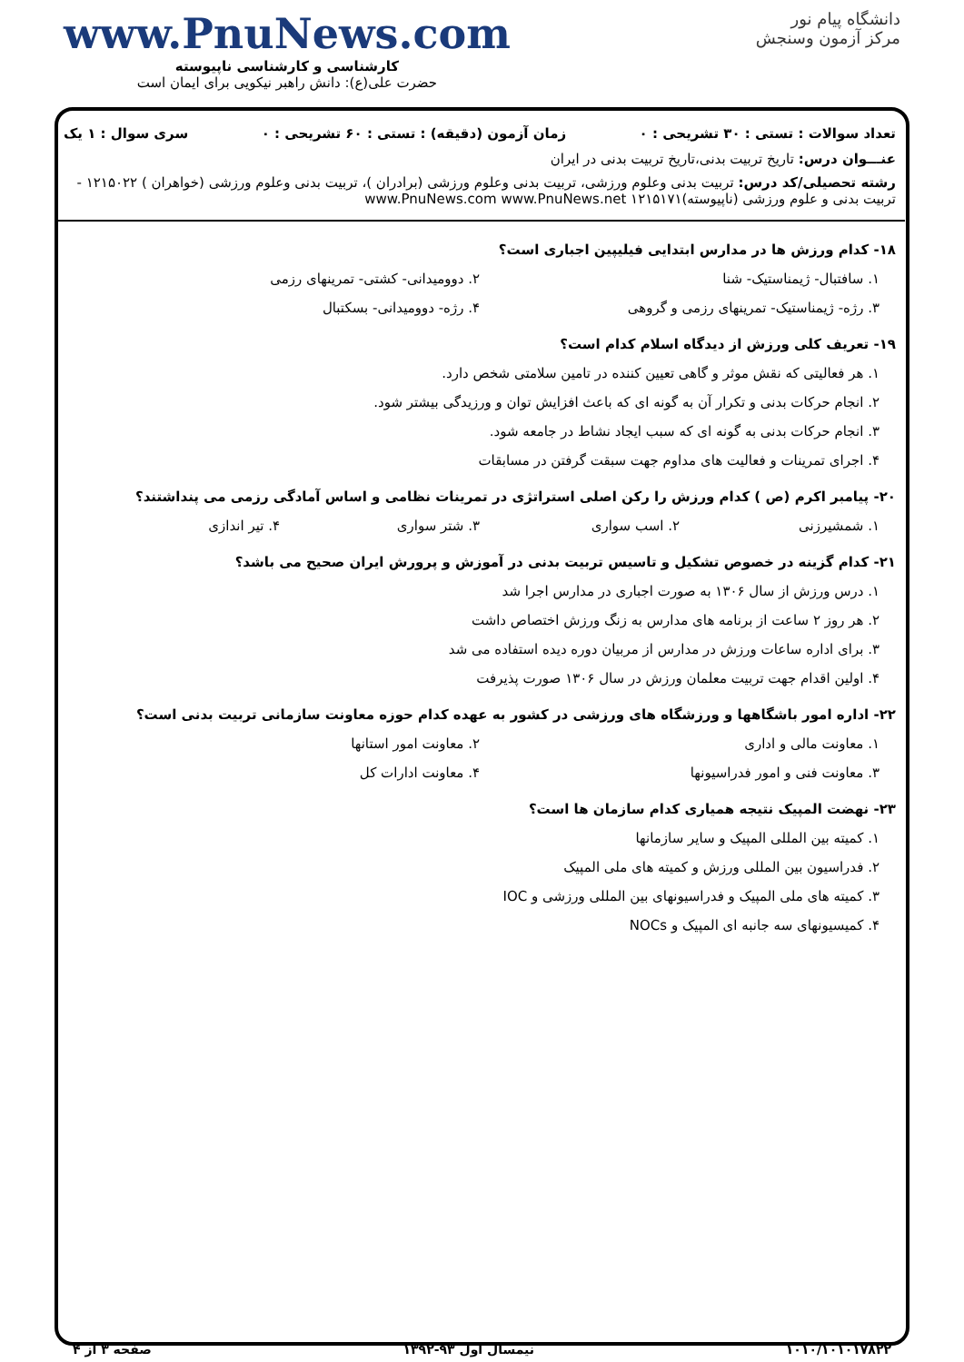دانشگاه پیام نور
مرکز آزمون وسنجش
www.PnuNews.com
کارشناسی و کارشناسی ناپیوسته
حضرت علی(ع): دانش راهبر نیکویی برای ایمان است
تعداد سوالات : تستی : ۳۰ تشریحی : ۰ زمان آزمون (دقیقه) : تستی : ۶۰ تشریحی : ۰ سری سوال : ۱ یک
عنـــوان درس: تاریخ تربیت بدنی،تاریخ تربیت بدنی در ایران
رشته تحصیلی/کد درس: تربیت بدنی وعلوم ورزشی، تربیت بدنی وعلوم ورزشی (برادران )، تربیت بدنی وعلوم ورزشی (خواهران ) ۱۲۱۵۰۲۲ - تربیت بدنی و علوم ورزشی (ناپیوسته)۱۲۱۵۱۷۱ www.PnuNews.com www.PnuNews.net
۱۸- کدام ورزش ها در مدارس ابتدایی فیلیپین اجباری است؟
۱. سافتبال- ژیمناستیک- شنا ۲. دوومیدانی- کشتی- تمرینهای رزمی
۳. رژه- ژیمناستیک- تمرینهای رزمی و گروهی ۴. رژه- دوومیدانی- بسکتبال
۱۹- تعریف کلی ورزش از دیدگاه اسلام کدام است؟
۱. هر فعالیتی که نقش موثر و گاهی تعیین کننده در تامین سلامتی شخص دارد.
۲. انجام حرکات بدنی و تکرار آن به گونه ای که باعث افزایش توان و ورزیدگی بیشتر شود.
۳. انجام حرکات بدنی به گونه ای که سبب ایجاد نشاط در جامعه شود.
۴. اجرای تمرینات و فعالیت های مداوم جهت سبقت گرفتن در مسابقات
۲۰- پیامبر اکرم (ص ) کدام ورزش را رکن اصلی استراتژی در تمرینات نظامی و اساس آمادگی رزمی می پنداشتند؟
۱. شمشیرزنی ۲. اسب سواری ۳. شتر سواری ۴. تیر اندازی
۲۱- کدام گزینه در خصوص تشکیل و تاسیس تربیت بدنی در آموزش و پرورش ایران صحیح می باشد؟
۱. درس ورزش از سال ۱۳۰۶ به صورت اجباری در مدارس اجرا شد
۲. هر روز ۲ ساعت از برنامه های مدارس به زنگ ورزش اختصاص داشت
۳. برای اداره ساعات ورزش در مدارس از مربیان دوره دیده استفاده می شد
۴. اولین اقدام جهت تربیت معلمان ورزش در سال ۱۳۰۶ صورت پذیرفت
۲۲- اداره امور باشگاهها و ورزشگاه های ورزشی در کشور به عهده کدام حوزه معاونت سازمانی تربیت بدنی است؟
۱. معاونت مالی و اداری ۲. معاونت امور استانها
۳. معاونت فنی و امور فدراسیونها ۴. معاونت ادارات کل
۲۳- نهضت المپیک نتیجه همیاری کدام سازمان ها است؟
۱. کمیته بین المللی المپیک و سایر سازمانها
۲. فدراسیون بین المللی ورزش و کمیته های ملی المپیک
۳. کمیته های ملی المپیک و فدراسیونهای بین المللی ورزشی و IOC
۴. کمیسیونهای سه جانبه ای المپیک و NOCs
۱۰۱۰/۱۰۱۰۱۷۸۲۲ نیمسال اول ۹۳-۱۳۹۲ صفحه ۳ از ۴